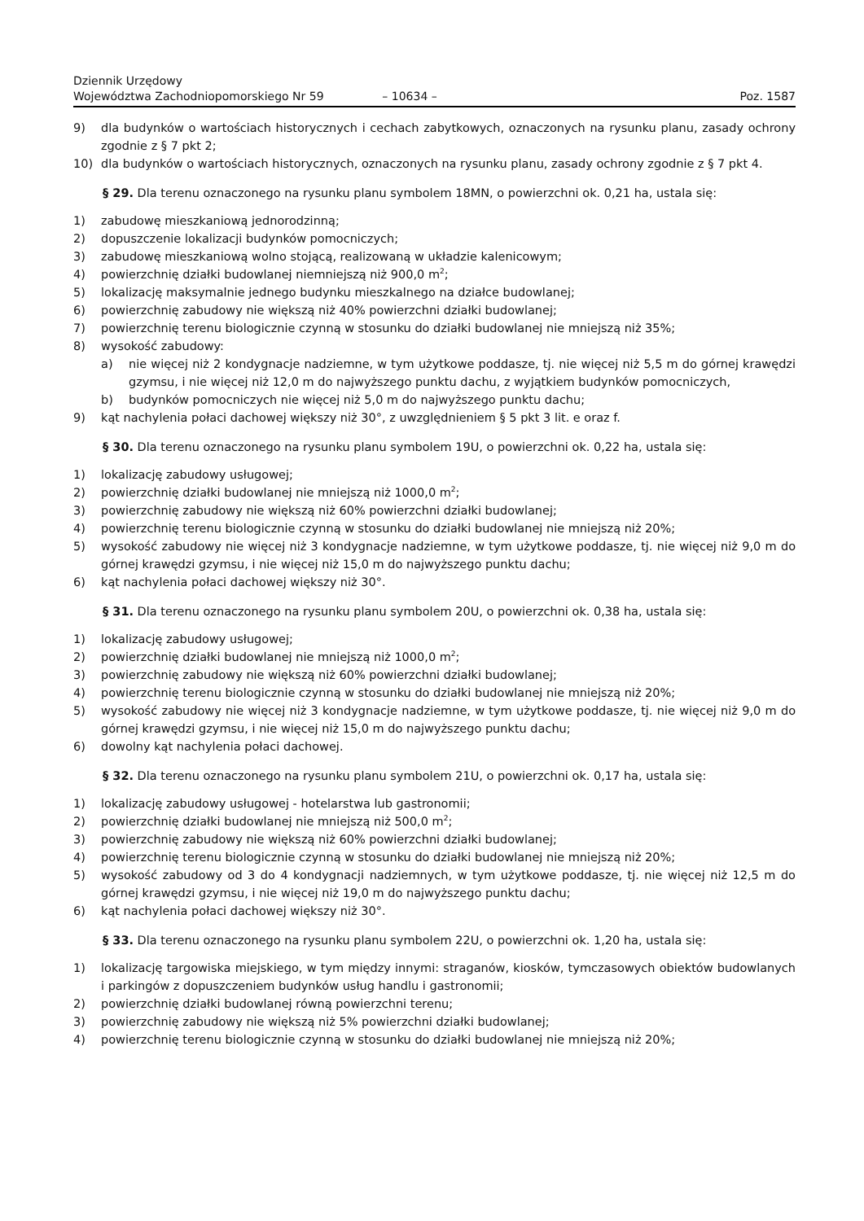Dziennik Urzędowy
Województwa Zachodniopomorskiego Nr 59
– 10634 –
Poz. 1587
9) dla budynków o wartościach historycznych i cechach zabytkowych, oznaczonych na rysunku planu, zasady ochrony zgodnie z § 7 pkt 2;
10) dla budynków o wartościach historycznych, oznaczonych na rysunku planu, zasady ochrony zgodnie z § 7 pkt 4.
§ 29. Dla terenu oznaczonego na rysunku planu symbolem 18MN, o powierzchni ok. 0,21 ha, ustala się:
1) zabudowę mieszkaniową jednorodzinną;
2) dopuszczenie lokalizacji budynków pomocniczych;
3) zabudowę mieszkaniową wolno stojącą, realizowaną w układzie kalenicowym;
4) powierzchnię działki budowlanej niemniejszą niż 900,0 m<sup>2</sup>;
5) lokalizację maksymalnie jednego budynku mieszkalnego na działce budowlanej;
6) powierzchnię zabudowy nie większą niż 40% powierzchni działki budowlanej;
7) powierzchnię terenu biologicznie czynną w stosunku do działki budowlanej nie mniejszą niż 35%;
8) wysokość zabudowy:
a) nie więcej niż 2 kondygnacje nadziemne, w tym użytkowe poddasze, tj. nie więcej niż 5,5 m do górnej krawędzi gzymsu, i nie więcej niż 12,0 m do najwyższego punktu dachu, z wyjątkiem budynków pomocniczych,
b) budynków pomocniczych nie więcej niż 5,0 m do najwyższego punktu dachu;
9) kąt nachylenia połaci dachowej większy niż 30°, z uwzględnieniem § 5 pkt 3 lit. e oraz f.
§ 30. Dla terenu oznaczonego na rysunku planu symbolem 19U, o powierzchni ok. 0,22 ha, ustala się:
1) lokalizację zabudowy usługowej;
2) powierzchnię działki budowlanej nie mniejszą niż 1000,0 m<sup>2</sup>;
3) powierzchnię zabudowy nie większą niż 60% powierzchni działki budowlanej;
4) powierzchnię terenu biologicznie czynną w stosunku do działki budowlanej nie mniejszą niż 20%;
5) wysokość zabudowy nie więcej niż 3 kondygnacje nadziemne, w tym użytkowe poddasze, tj. nie więcej niż 9,0 m do górnej krawędzi gzymsu, i nie więcej niż 15,0 m do najwyższego punktu dachu;
6) kąt nachylenia połaci dachowej większy niż 30°.
§ 31. Dla terenu oznaczonego na rysunku planu symbolem 20U, o powierzchni ok. 0,38 ha, ustala się:
1) lokalizację zabudowy usługowej;
2) powierzchnię działki budowlanej nie mniejszą niż 1000,0 m<sup>2</sup>;
3) powierzchnię zabudowy nie większą niż 60% powierzchni działki budowlanej;
4) powierzchnię terenu biologicznie czynną w stosunku do działki budowlanej nie mniejszą niż 20%;
5) wysokość zabudowy nie więcej niż 3 kondygnacje nadziemne, w tym użytkowe poddasze, tj. nie więcej niż 9,0 m do górnej krawędzi gzymsu, i nie więcej niż 15,0 m do najwyższego punktu dachu;
6) dowolny kąt nachylenia połaci dachowej.
§ 32. Dla terenu oznaczonego na rysunku planu symbolem 21U, o powierzchni ok. 0,17 ha, ustala się:
1) lokalizację zabudowy usługowej - hotelarstwa lub gastronomii;
2) powierzchnię działki budowlanej nie mniejszą niż 500,0 m<sup>2</sup>;
3) powierzchnię zabudowy nie większą niż 60% powierzchni działki budowlanej;
4) powierzchnię terenu biologicznie czynną w stosunku do działki budowlanej nie mniejszą niż 20%;
5) wysokość zabudowy od 3 do 4 kondygnacji nadziemnych, w tym użytkowe poddasze, tj. nie więcej niż 12,5 m do górnej krawędzi gzymsu, i nie więcej niż 19,0 m do najwyższego punktu dachu;
6) kąt nachylenia połaci dachowej większy niż 30°.
§ 33. Dla terenu oznaczonego na rysunku planu symbolem 22U, o powierzchni ok. 1,20 ha, ustala się:
1) lokalizację targowiska miejskiego, w tym między innymi: straganów, kiosków, tymczasowych obiektów budowlanych i parkingów z dopuszczeniem budynków usług handlu i gastronomii;
2) powierzchnię działki budowlanej równą powierzchni terenu;
3) powierzchnię zabudowy nie większą niż 5% powierzchni działki budowlanej;
4) powierzchnię terenu biologicznie czynną w stosunku do działki budowlanej nie mniejszą niż 20%;